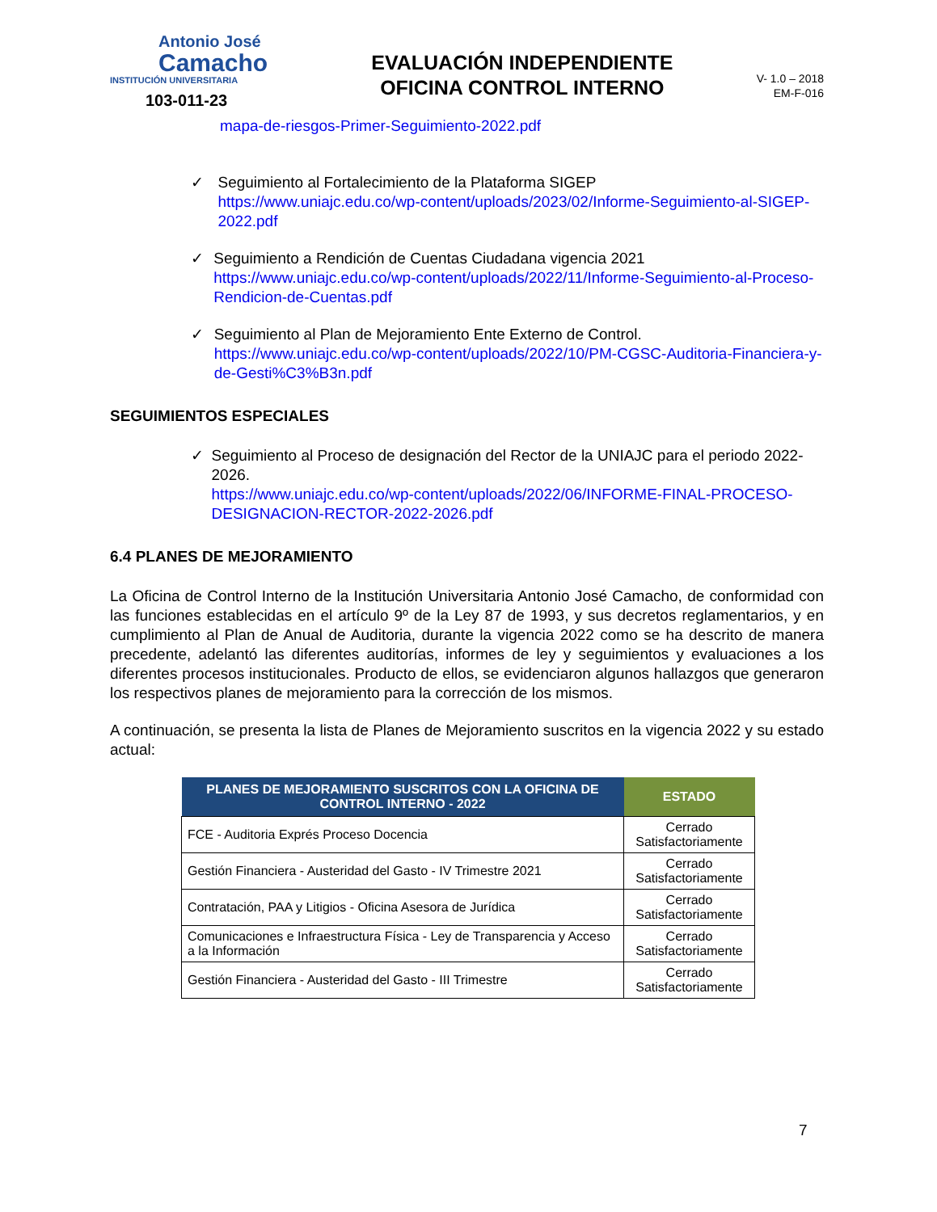Antonio José
Camacho
INSTITUCIÓN UNIVERSITARIA
103-011-23
EVALUACIÓN INDEPENDIENTE
OFICINA CONTROL INTERNO
V- 1.0 – 2018
EM-F-016
mapa-de-riesgos-Primer-Seguimiento-2022.pdf
✓ Seguimiento al Fortalecimiento de la Plataforma SIGEP
https://www.uniajc.edu.co/wp-content/uploads/2023/02/Informe-Seguimiento-al-SIGEP-2022.pdf
✓ Seguimiento a Rendición de Cuentas Ciudadana vigencia 2021
https://www.uniajc.edu.co/wp-content/uploads/2022/11/Informe-Seguimiento-al-Proceso-Rendicion-de-Cuentas.pdf
✓ Seguimiento al Plan de Mejoramiento Ente Externo de Control.
https://www.uniajc.edu.co/wp-content/uploads/2022/10/PM-CGSC-Auditoria-Financiera-y-de-Gesti%C3%B3n.pdf
SEGUIMIENTOS ESPECIALES
✓ Seguimiento al Proceso de designación del Rector de la UNIAJC para el periodo 2022-2026.
https://www.uniajc.edu.co/wp-content/uploads/2022/06/INFORME-FINAL-PROCESO-DESIGNACION-RECTOR-2022-2026.pdf
6.4 PLANES DE MEJORAMIENTO
La Oficina de Control Interno de la Institución Universitaria Antonio José Camacho, de conformidad con las funciones establecidas en el artículo 9º de la Ley 87 de 1993, y sus decretos reglamentarios, y en cumplimiento al Plan de Anual de Auditoria, durante la vigencia 2022 como se ha descrito de manera precedente, adelantó las diferentes auditorías, informes de ley y seguimientos y evaluaciones a los diferentes procesos institucionales. Producto de ellos, se evidenciaron algunos hallazgos que generaron los respectivos planes de mejoramiento para la corrección de los mismos.
A continuación, se presenta la lista de Planes de Mejoramiento suscritos en la vigencia 2022 y su estado actual:
| PLANES DE MEJORAMIENTO SUSCRITOS CON LA OFICINA DE CONTROL INTERNO - 2022 | ESTADO |
| --- | --- |
| FCE - Auditoria Exprés Proceso Docencia | Cerrado Satisfactoriamente |
| Gestión Financiera - Austeridad del Gasto - IV Trimestre 2021 | Cerrado Satisfactoriamente |
| Contratación, PAA y Litigios - Oficina Asesora de Jurídica | Cerrado Satisfactoriamente |
| Comunicaciones e Infraestructura Física - Ley de Transparencia y Acceso a la Información | Cerrado Satisfactoriamente |
| Gestión Financiera - Austeridad del Gasto - III Trimestre | Cerrado Satisfactoriamente |
7